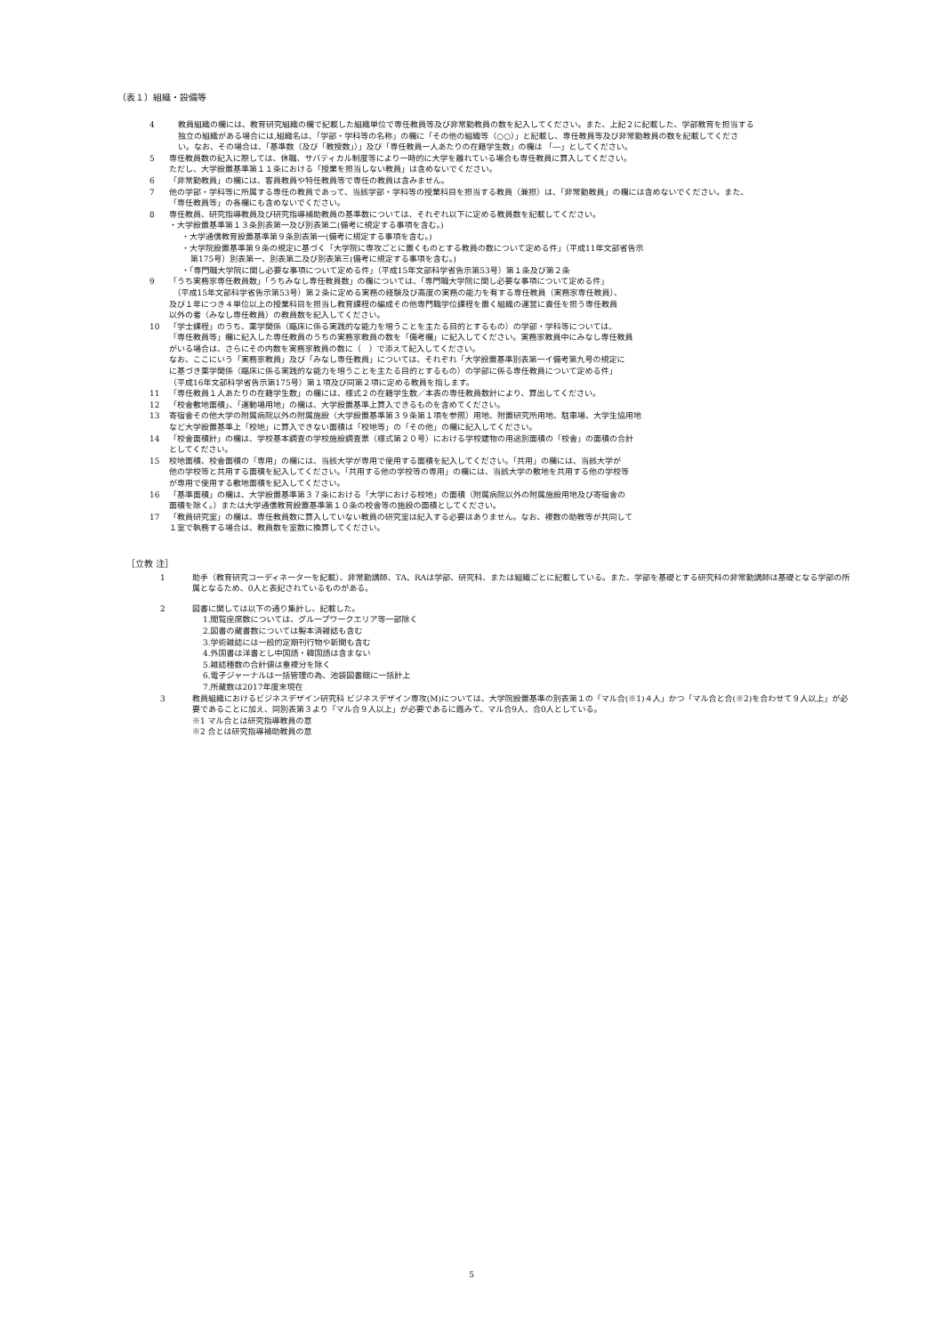（表１）組織・設備等
4 教員組織の欄には、教育研究組織の欄で記載した組織単位で専任教員等及び非常勤教員の数を記入してください。また、上記２に記載した、学部教育を担当する独立の組織がある場合には,組織名は、「学部・学科等の名称」の欄に「その他の組織等（○○）」と記載し、専任教員等及び非常勤教員の数を記載してください。なお、その場合は、「基準数（及び「教授数」）」及び「専任教員一人あたりの在籍学生数」の欄は 「―」としてください。
5 専任教員数の記入に際しては、休職、サバティカル制度等により一時的に大学を離れている場合も専任教員に算入してください。
ただし、大学設置基準第１１条における「授業を担当しない教員」は含めないでください。
6 「非常勤教員」の欄には、客員教員や特任教員等で専任の教員は含みません。
7 他の学部・学科等に所属する専任の教員であって、当該学部・学科等の授業科目を担当する教員（兼担）は、「非常勤教員」の欄には含めないでください。また、「専任教員等」の各欄にも含めないでください。
8 専任教員、研究指導教員及び研究指導補助教員の基準数については、それぞれ以下に定める教員数を記載してください。
・大学設置基準第１３条別表第一及び別表第二(備考に規定する事項を含む。)
・大学通信教育設置基準第９条別表第一(備考に規定する事項を含む。)
・大学院設置基準第９条の規定に基づく「大学院に専攻ごとに置くものとする教員の数について定める件」（平成11年文部省告示
第175号）別表第一、別表第二及び別表第三(備考に規定する事項を含む。)
・「専門職大学院に関し必要な事項について定める件」（平成15年文部科学省告示第53号）第１条及び第２条
9 「うち実務家専任教員数」「うちみなし専任教員数」の欄については、「専門職大学院に関し必要な事項について定める件」
　（平成15年文部科学省告示第53号）第２条に定める実務の経験及び高度の実務の能力を有する専任教員（実務家専任教員）、
及び１年につき４単位以上の授業科目を担当し教育課程の編成その他専門職学位課程を置く組織の運営に責任を担う専任教員
以外の者（みなし専任教員）の教員数を記入してください。
10 「学士課程」のうち、薬学関係（臨床に係る実践的な能力を培うことを主たる目的とするもの）の学部・学科等については、
「専任教員等」欄に記入した専任教員のうちの実務家教員の数を「備考欄」に記入してください。実務家教員中にみなし専任教員
がいる場合は、さらにその内数を実務家教員の数に（　）で添えて記入してください。
なお、ここにいう「実務家教員」及び「みなし専任教員」については、それぞれ「大学設置基準別表第一イ備考第九号の規定に
に基づき薬学関係（臨床に係る実践的な能力を培うことを主たる目的とするもの）の学部に係る専任教員について定める件」
（平成16年文部科学省告示第175号）第１項及び同第２項に定める教員を指します。
11 「専任教員１人あたりの在籍学生数」の欄には、様式２の在籍学生数／本表の専任教員数計により、算出してください。
12 「校舎敷地面積」、「運動場用地」の欄は、大学設置基準上算入できるものを含めてください。
13 寄宿舎その他大学の附属病院以外の附属施設（大学設置基準第３９条第１項を参照）用地、附置研究所用地、駐車場、大学生協用地
など大学設置基準上「校地」に算入できない面積は「校地等」の「その他」の欄に記入してください。
14 「校舎面積計」の欄は、学校基本調査の学校施設調査票（様式第２０号）における学校建物の用途別面積の「校舎」の面積の合計
としてください。
15 校地面積、校舎面積の「専用」の欄には、当該大学が専用で使用する面積を記入してください。「共用」の欄には、当該大学が
他の学校等と共用する面積を記入してください。「共用する他の学校等の専用」の欄には、当該大学の敷地を共用する他の学校等
が専用で使用する敷地面積を記入してください。
16 「基準面積」の欄は、大学設置基準第３７条における「大学における校地」の面積（附属病院以外の附属施設用地及び寄宿舎の
面積を除く。）または大学通信教育設置基準第１０条の校舎等の施設の面積としてください。
17 「教員研究室」の欄は、専任教員数に算入していない教員の研究室は記入する必要はありません。なお、複数の助教等が共同して
１室で執務する場合は、教員数を室数に換算してください。
［立教 注］
1 助手（教育研究コーディネーターを記載）、非常勤講師、TA、RAは学部、研究科、または組織ごとに記載している。また、学部を基礎とする研究科の非常勤講師は基礎となる学部の所属となるため、0人と表記されているものがある。
2 図書に関しては以下の通り集計し、記載した。
1.閲覧座席数については、グループワークエリア等一部除く
2.図書の蔵書数については製本済雑誌も含む
3.学術雑誌には一般的定期刊行物や新聞も含む
4.外国書は洋書とし中国語・韓国語は含まない
5.雑誌種数の合計値は重複分を除く
6.電子ジャーナルは一括管理の為、池袋図書館に一括計上
7.所蔵数は2017年度末現在
3 教員組織におけるビジネスデザイン研究科 ビジネスデザイン専攻(M)については、大学院設置基準の別表第１の「マル合(※1)４人」かつ「マル合と合(※2)を合わせて９人以上」が必要であることに加え、同別表第３より「マル合９人以上」が必要であるに鑑みて、マル合9人、合0人としている。
※1 マル合とは研究指導教員の意
※2 合とは研究指導補助教員の意
5